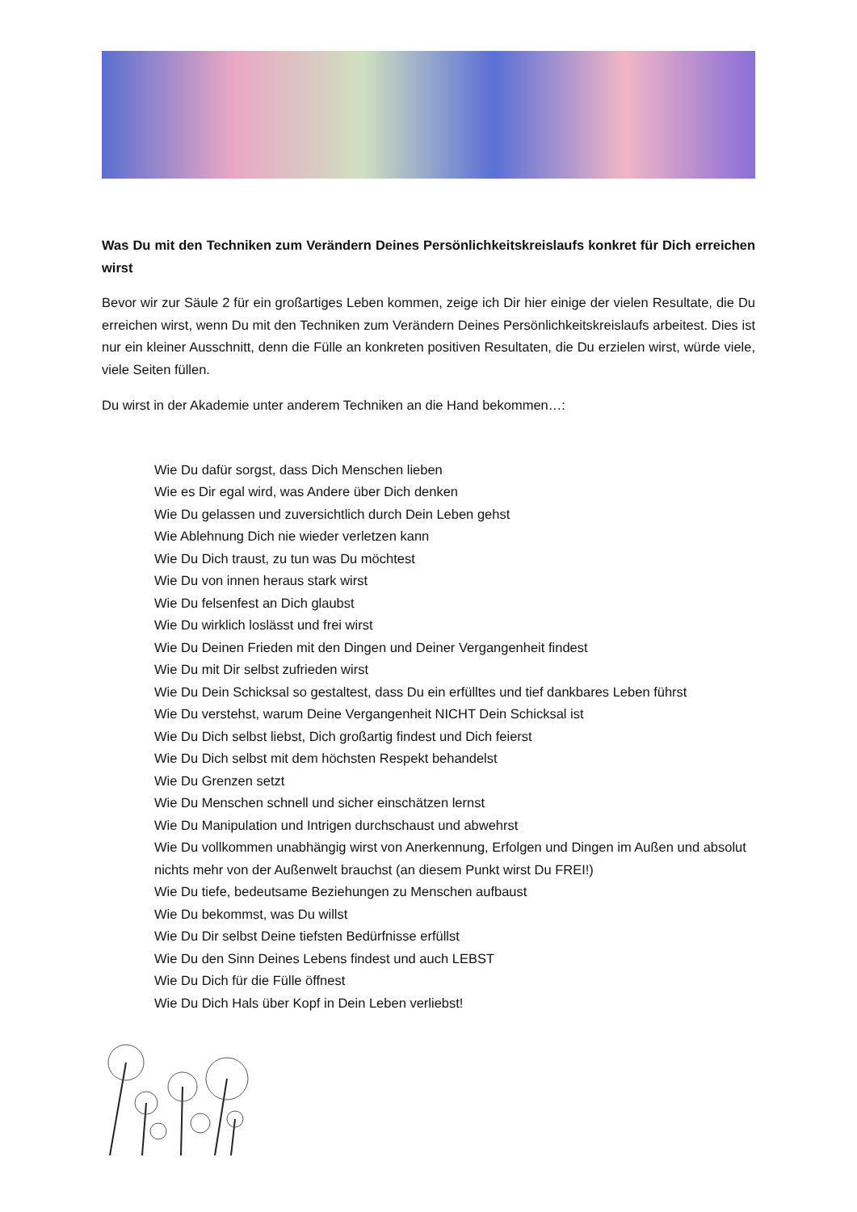Was Du mit den Techniken zum Verändern Deines Persönlichkeitskreislaufs konkret für Dich erreichen wirst
Bevor wir zur Säule 2 für ein großartiges Leben kommen, zeige ich Dir hier einige der vielen Resultate, die Du erreichen wirst, wenn Du mit den Techniken zum Verändern Deines Persönlichkeitskreislaufs arbeitest. Dies ist nur ein kleiner Ausschnitt, denn die Fülle an konkreten positiven Resultaten, die Du erzielen wirst, würde viele, viele Seiten füllen.
Du wirst in der Akademie unter anderem Techniken an die Hand bekommen…:
Wie Du dafür sorgst, dass Dich Menschen lieben
Wie es Dir egal wird, was Andere über Dich denken
Wie Du gelassen und zuversichtlich durch Dein Leben gehst
Wie Ablehnung Dich nie wieder verletzen kann
Wie Du Dich traust, zu tun was Du möchtest
Wie Du von innen heraus stark wirst
Wie Du felsenfest an Dich glaubst
Wie Du wirklich loslässt und frei wirst
Wie Du Deinen Frieden mit den Dingen und Deiner Vergangenheit findest
Wie Du mit Dir selbst zufrieden wirst
Wie Du Dein Schicksal so gestaltest, dass Du ein erfülltes und tief dankbares Leben führst
Wie Du verstehst, warum Deine Vergangenheit NICHT Dein Schicksal ist
Wie Du Dich selbst liebst, Dich großartig findest und Dich feierst
Wie Du Dich selbst mit dem höchsten Respekt behandelst
Wie Du Grenzen setzt
Wie Du Menschen schnell und sicher einschätzen lernst
Wie Du Manipulation und Intrigen durchschaust und abwehrst
Wie Du vollkommen unabhängig wirst von Anerkennung, Erfolgen und Dingen im Außen und absolut nichts mehr von der Außenwelt brauchst (an diesem Punkt wirst Du FREI!)
Wie Du tiefe, bedeutsame Beziehungen zu Menschen aufbaust
Wie Du bekommst, was Du willst
Wie Du Dir selbst Deine tiefsten Bedürfnisse erfüllst
Wie Du den Sinn Deines Lebens findest und auch LEBST
Wie Du Dich für die Fülle öffnest
Wie Du Dich Hals über Kopf in Dein Leben verliebst!